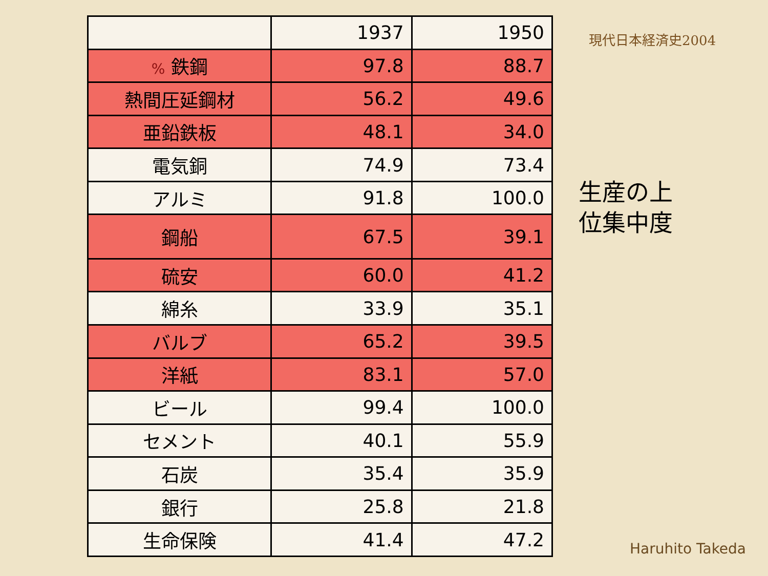| | 1937 | 1950 |
| % 鉄鋼 | 97.8 | 88.7 |
| 熱間圧延鋼材 | 56.2 | 49.6 |
| 亜鉛鉄板 | 48.1 | 34.0 |
| 電気銅 | 74.9 | 73.4 |
| アルミ | 91.8 | 100.0 |
| 鋼船 | 67.5 | 39.1 |
| 硫安 | 60.0 | 41.2 |
| 綿糸 | 33.9 | 35.1 |
| バルブ | 65.2 | 39.5 |
| 洋紙 | 83.1 | 57.0 |
| ビール | 99.4 | 100.0 |
| セメント | 40.1 | 55.9 |
| 石炭 | 35.4 | 35.9 |
| 銀行 | 25.8 | 21.8 |
| 生命保険 | 41.4 | 47.2 |
現代日本経済史2004
生産の上
位集中度
Haruhito Takeda